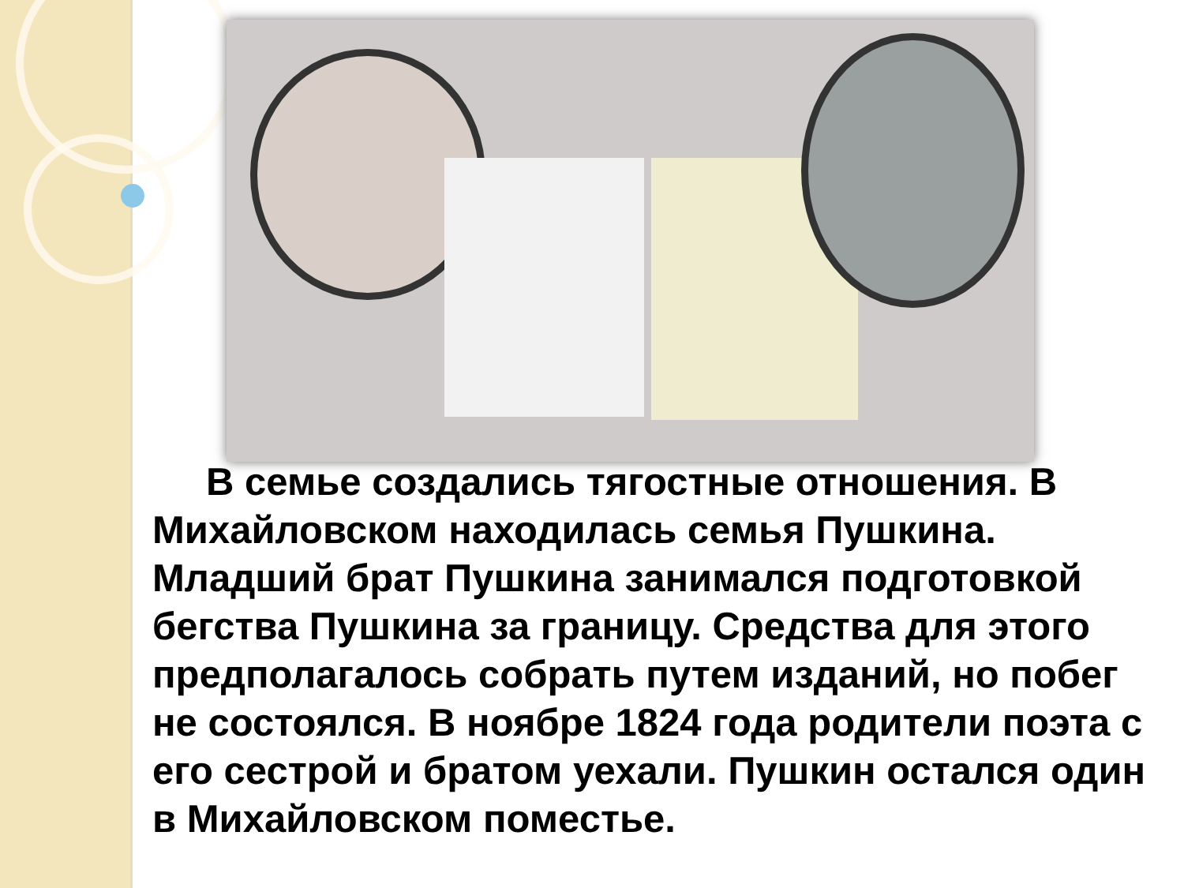В семье создались тягостные отношения. В Михайловском находилась семья Пушкина. Младший брат Пушкина занимался подготовкой бегства Пушкина за границу. Средства для этого предполагалось собрать путем изданий, но побег не состоялся. В ноябре 1824 года родители поэта с его сестрой и братом уехали. Пушкин остался один в Михайловском поместье.